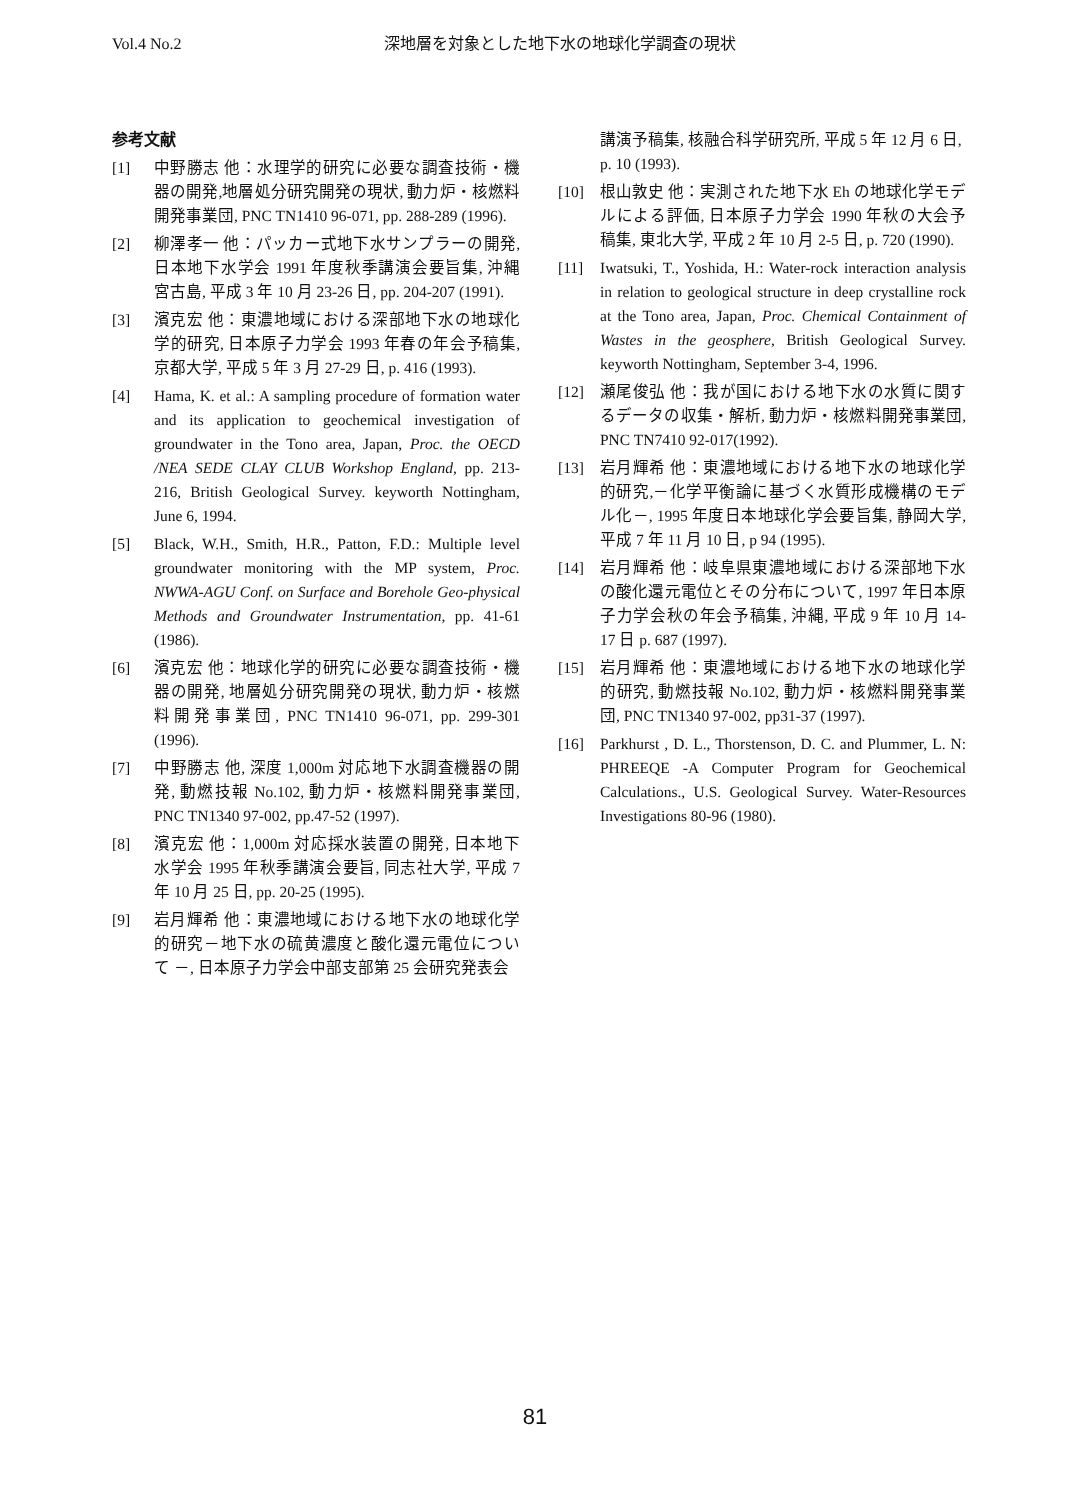Vol.4 No.2 深地層を対象とした地下水の地球化学調査の現状
参考文献
[1] 中野勝志 他：水理学的研究に必要な調査技術・機器の開発,地層処分研究開発の現状, 動力炉・核燃料開発事業団, PNC TN1410 96-071, pp. 288-289 (1996).
[2] 柳澤孝一 他：パッカー式地下水サンプラーの開発, 日本地下水学会 1991 年度秋季講演会要旨集, 沖縄宮古島, 平成 3 年 10 月 23-26 日, pp. 204-207 (1991).
[3] 濱克宏 他：東濃地域における深部地下水の地球化学的研究, 日本原子力学会 1993 年春の年会予稿集, 京都大学, 平成 5 年 3 月 27-29 日, p. 416 (1993).
[4] Hama, K. et al.: A sampling procedure of formation water and its application to geochemical investigation of groundwater in the Tono area, Japan, Proc. the OECD /NEA SEDE CLAY CLUB Workshop England, pp. 213-216, British Geological Survey. keyworth Nottingham, June 6, 1994.
[5] Black, W.H., Smith, H.R., Patton, F.D.: Multiple level groundwater monitoring with the MP system, Proc. NWWA-AGU Conf. on Surface and Borehole Geo-physical Methods and Groundwater Instrumentation, pp. 41-61 (1986).
[6] 濱克宏 他：地球化学的研究に必要な調査技術・機器の開発, 地層処分研究開発の現状, 動力炉・核燃料開発事業団, PNC TN1410 96-071, pp. 299-301 (1996).
[7] 中野勝志 他, 深度 1,000m 対応地下水調査機器の開発, 動燃技報 No.102, 動力炉・核燃料開発事業団, PNC TN1340 97-002, pp.47-52 (1997).
[8] 濱克宏 他：1,000m 対応採水装置の開発, 日本地下水学会 1995 年秋季講演会要旨, 同志社大学, 平成 7 年 10 月 25 日, pp. 20-25 (1995).
[9] 岩月輝希 他：東濃地域における地下水の地球化学的研究－地下水の硫黄濃度と酸化還元電位について －, 日本原子力学会中部支部第 25 会研究発表会
講演予稿集, 核融合科学研究所, 平成 5 年 12 月 6 日, p. 10 (1993).
[10] 根山敦史 他：実測された地下水 Eh の地球化学モデルによる評価, 日本原子力学会 1990 年秋の大会予稿集, 東北大学, 平成 2 年 10 月 2-5 日, p. 720 (1990).
[11] Iwatsuki, T., Yoshida, H.: Water-rock interaction analysis in relation to geological structure in deep crystalline rock at the Tono area, Japan, Proc. Chemical Containment of Wastes in the geosphere, British Geological Survey. keyworth Nottingham, September 3-4, 1996.
[12] 瀬尾俊弘 他：我が国における地下水の水質に関するデータの収集・解析, 動力炉・核燃料開発事業団, PNC TN7410 92-017(1992).
[13] 岩月輝希 他：東濃地域における地下水の地球化学的研究,－化学平衡論に基づく水質形成機構のモデル化－, 1995 年度日本地球化学会要旨集, 静岡大学, 平成 7 年 11 月 10 日, p 94 (1995).
[14] 岩月輝希 他：岐阜県東濃地域における深部地下水の酸化還元電位とその分布について, 1997 年日本原子力学会秋の年会予稿集, 沖縄, 平成 9 年 10 月 14-17 日 p. 687 (1997).
[15] 岩月輝希 他：東濃地域における地下水の地球化学的研究, 動燃技報 No.102, 動力炉・核燃料開発事業団, PNC TN1340 97-002, pp31-37 (1997).
[16] Parkhurst , D. L., Thorstenson, D. C. and Plummer, L. N: PHREEQE -A Computer Program for Geochemical Calculations., U.S. Geological Survey. Water-Resources Investigations 80-96 (1980).
81